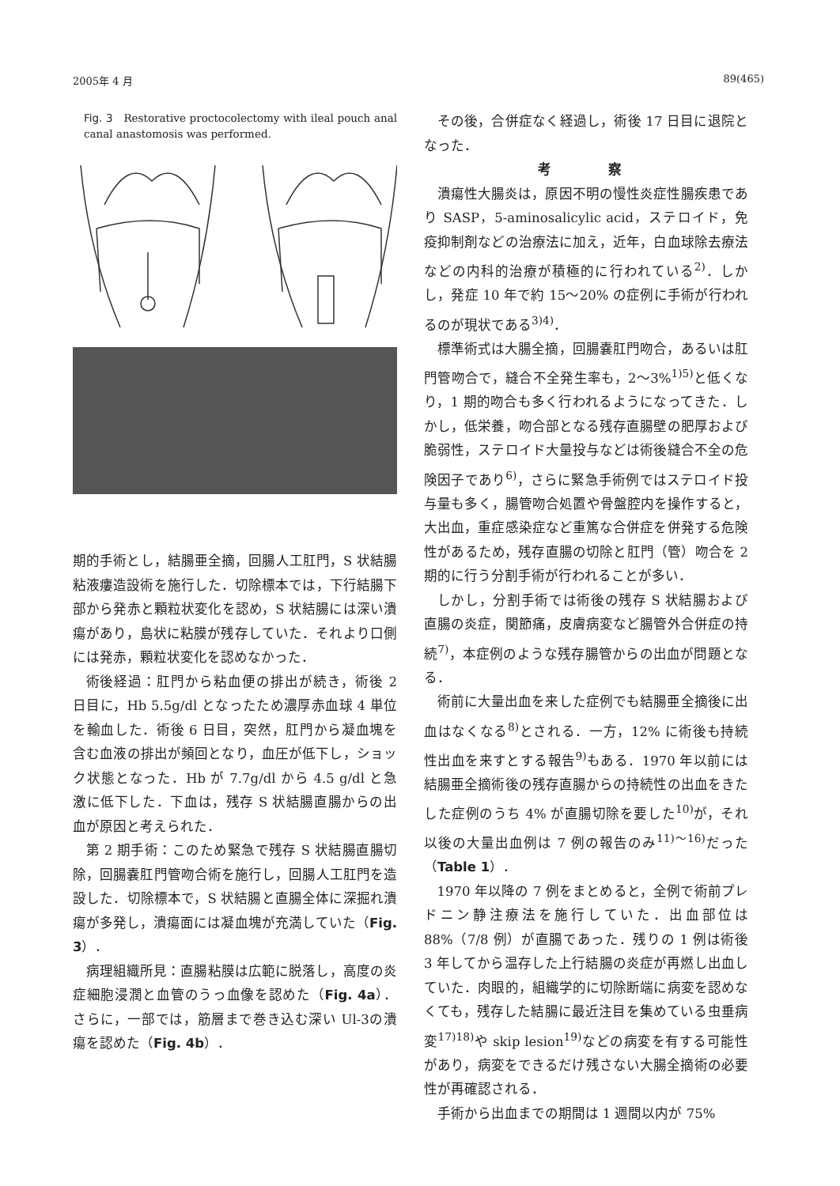2005年 4 月 89(465)
Fig. 3　Restorative proctocolectomy with ileal pouch anal canal anastomosis was performed.
期的手術とし，結腸亜全摘，回腸人工肛門，S 状結腸粘液瘻造設術を施行した．切除標本では，下行結腸下部から発赤と顆粒状変化を認め，S 状結腸には深い潰瘍があり，島状に粘膜が残存していた．それより口側には発赤，顆粒状変化を認めなかった．
術後経過：肛門から粘血便の排出が続き，術後 2 日目に，Hb 5.5g/dl となったため濃厚赤血球 4 単位を輸血した．術後 6 日目，突然，肛門から凝血塊を含む血液の排出が頻回となり，血圧が低下し，ショック状態となった．Hb が 7.7g/dl から 4.5 g/dl と急激に低下した．下血は，残存 S 状結腸直腸からの出血が原因と考えられた．
第 2 期手術：このため緊急で残存 S 状結腸直腸切除，回腸嚢肛門管吻合術を施行し，回腸人工肛門を造設した．切除標本で，S 状結腸と直腸全体に深掘れ潰瘍が多発し，潰瘍面には凝血塊が充満していた（Fig. 3）．
病理組織所見：直腸粘膜は広範に脱落し，高度の炎症細胞浸潤と血管のうっ血像を認めた（Fig. 4a）．さらに，一部では，筋層まで巻き込む深い Ul-3の潰瘍を認めた（Fig. 4b）．
その後，合併症なく経過し，術後 17 日目に退院となった．
考 察
潰瘍性大腸炎は，原因不明の慢性炎症性腸疾患であり SASP，5-aminosalicylic acid，ステロイド，免疫抑制剤などの治療法に加え，近年，白血球除去療法などの内科的治療が積極的に行われている<sup>2)</sup>．しかし，発症 10 年で約 15〜20% の症例に手術が行われるのが現状である<sup>3)4)</sup>．
標準術式は大腸全摘，回腸嚢肛門吻合，あるいは肛門管吻合で，縫合不全発生率も，2〜3%<sup>1)5)</sup>と低くなり，1 期的吻合も多く行われるようになってきた．しかし，低栄養，吻合部となる残存直腸壁の肥厚および脆弱性，ステロイド大量投与などは術後縫合不全の危険因子であり<sup>6)</sup>，さらに緊急手術例ではステロイド投与量も多く，腸管吻合処置や骨盤腔内を操作すると，大出血，重症感染症など重篤な合併症を併発する危険性があるため，残存直腸の切除と肛門（管）吻合を 2 期的に行う分割手術が行われることが多い．
しかし，分割手術では術後の残存 S 状結腸および直腸の炎症，関節痛，皮膚病変など腸管外合併症の持続<sup>7)</sup>，本症例のような残存腸管からの出血が問題となる．
術前に大量出血を来した症例でも結腸亜全摘後に出血はなくなる<sup>8)</sup>とされる．一方，12% に術後も持続性出血を来すとする報告<sup>9)</sup>もある．1970 年以前には結腸亜全摘術後の残存直腸からの持続性の出血をきたした症例のうち 4% が直腸切除を要した<sup>10)</sup>が，それ以後の大量出血例は 7 例の報告のみ<sup>11)〜16)</sup>だった（Table 1）．
1970 年以降の 7 例をまとめると，全例で術前プレドニン静注療法を施行していた．出血部位は 88%（7/8 例）が直腸であった．残りの 1 例は術後 3 年してから温存した上行結腸の炎症が再燃し出血していた．肉眼的，組織学的に切除断端に病変を認めなくても，残存した結腸に最近注目を集めている虫垂病変<sup>17)18)</sup>や skip lesion<sup>19)</sup>などの病変を有する可能性があり，病変をできるだけ残さない大腸全摘術の必要性が再確認される．
手術から出血までの期間は 1 週間以内が 75%